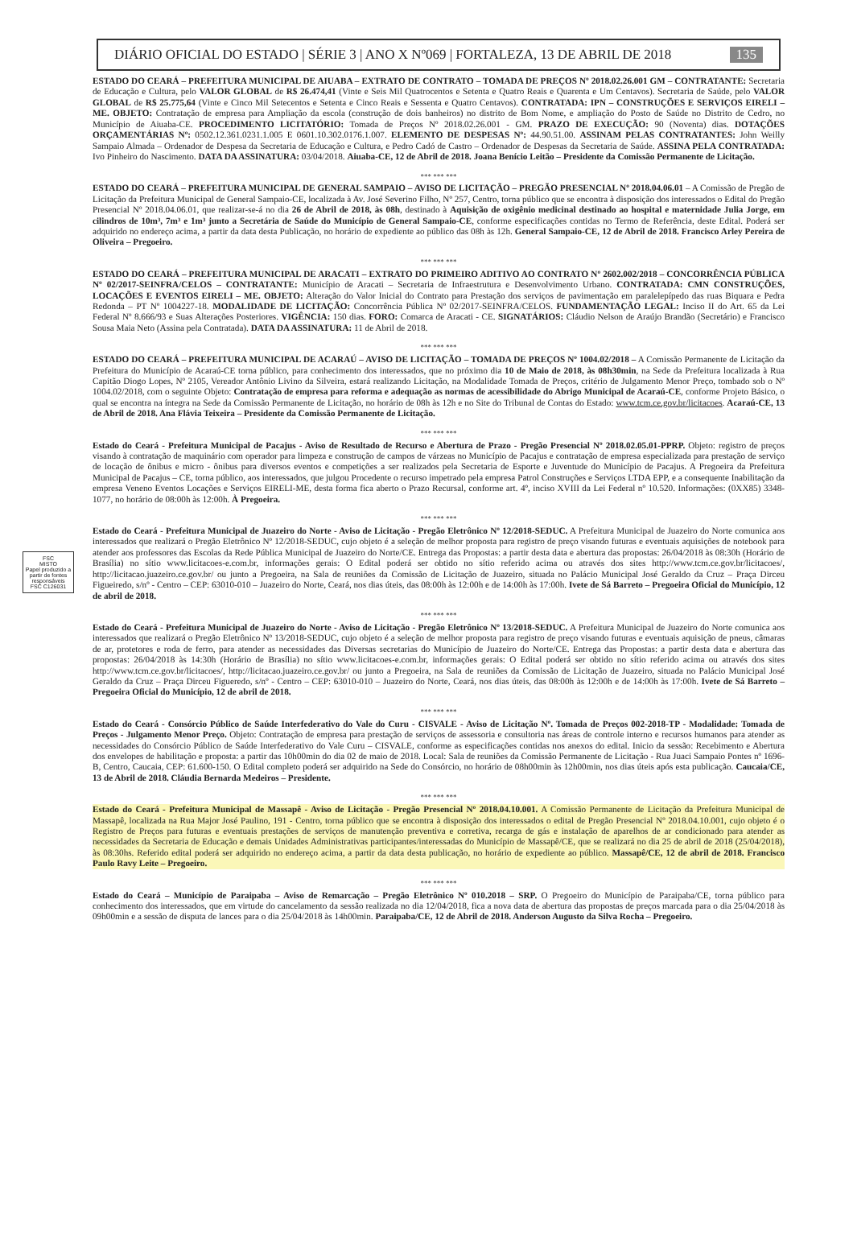DIÁRIO OFICIAL DO ESTADO | SÉRIE 3 | ANO X Nº069 | FORTALEZA, 13 DE ABRIL DE 2018 135
FSC
MISTO
Papel produzido a partir de fontes responsáveis
FSC C126031
ESTADO DO CEARÁ – PREFEITURA MUNICIPAL DE AIUABA – EXTRATO DE CONTRATO – TOMADA DE PREÇOS Nº 2018.02.26.001 GM – CONTRATANTE: Secretaria de Educação e Cultura, pelo VALOR GLOBAL de R$ 26.474,41 (Vinte e Seis Mil Quatrocentos e Setenta e Quatro Reais e Quarenta e Um Centavos). Secretaria de Saúde, pelo VALOR GLOBAL de R$ 25.775,64 (Vinte e Cinco Mil Setecentos e Setenta e Cinco Reais e Sessenta e Quatro Centavos). CONTRATADA: IPN – CONSTRUÇÕES E SERVIÇOS EIRELI – ME. OBJETO: Contratação de empresa para Ampliação da escola (construção de dois banheiros) no distrito de Bom Nome, e ampliação do Posto de Saúde no Distrito de Cedro, no Município de Aiuaba-CE. PROCEDIMENTO LICITATÓRIO: Tomada de Preços Nº 2018.02.26.001 - GM. PRAZO DE EXECUÇÃO: 90 (Noventa) dias. DOTAÇÕES ORÇAMENTÁRIAS Nº: 0502.12.361.0231.1.005 E 0601.10.302.0176.1.007. ELEMENTO DE DESPESAS Nº: 44.90.51.00. ASSINAM PELAS CONTRATANTES: John Weilly Sampaio Almada – Ordenador de Despesa da Secretaria de Educação e Cultura, e Pedro Cadó de Castro – Ordenador de Despesas da Secretaria de Saúde. ASSINA PELA CONTRATADA: Ivo Pinheiro do Nascimento. DATA DA ASSINATURA: 03/04/2018. Aiuaba-CE, 12 de Abril de 2018. Joana Benício Leitão – Presidente da Comissão Permanente de Licitação.
*** *** ***
ESTADO DO CEARÁ – PREFEITURA MUNICIPAL DE GENERAL SAMPAIO – AVISO DE LICITAÇÃO – PREGÃO PRESENCIAL Nº 2018.04.06.01 – A Comissão de Pregão de Licitação da Prefeitura Municipal de General Sampaio-CE, localizada à Av. José Severino Filho, Nº 257, Centro, torna público que se encontra à disposição dos interessados o Edital do Pregão Presencial Nº 2018.04.06.01, que realizar-se-á no dia 26 de Abril de 2018, às 08h, destinado à Aquisição de oxigênio medicinal destinado ao hospital e maternidade Julia Jorge, em cilindros de 10m³, 7m³ e 1m³ junto a Secretária de Saúde do Município de General Sampaio-CE, conforme especificações contidas no Termo de Referência, deste Edital. Poderá ser adquirido no endereço acima, a partir da data desta Publicação, no horário de expediente ao público das 08h às 12h. General Sampaio-CE, 12 de Abril de 2018. Francisco Arley Pereira de Oliveira – Pregoeiro.
*** *** ***
ESTADO DO CEARÁ – PREFEITURA MUNICIPAL DE ARACATI – EXTRATO DO PRIMEIRO ADITIVO AO CONTRATO Nº 2602.002/2018 – CONCORRÊNCIA PÚBLICA Nº 02/2017-SEINFRA/CELOS – CONTRATANTE: Município de Aracati – Secretaria de Infraestrutura e Desenvolvimento Urbano. CONTRATADA: CMN CONSTRUÇÕES, LOCAÇÕES E EVENTOS EIRELI – ME. OBJETO: Alteração do Valor Inicial do Contrato para Prestação dos serviços de pavimentação em paralelepípedo das ruas Biquara e Pedra Redonda – PT Nº 1004227-18. MODALIDADE DE LICITAÇÃO: Concorrência Pública Nº 02/2017-SEINFRA/CELOS. FUNDAMENTAÇÃO LEGAL: Inciso II do Art. 65 da Lei Federal Nº 8.666/93 e Suas Alterações Posteriores. VIGÊNCIA: 150 dias. FORO: Comarca de Aracati - CE. SIGNATÁRIOS: Cláudio Nelson de Araújo Brandão (Secretário) e Francisco Sousa Maia Neto (Assina pela Contratada). DATA DA ASSINATURA: 11 de Abril de 2018.
*** *** ***
ESTADO DO CEARÁ – PREFEITURA MUNICIPAL DE ACARAÚ – AVISO DE LICITAÇÃO – TOMADA DE PREÇOS Nº 1004.02/2018 – A Comissão Permanente de Licitação da Prefeitura do Município de Acaraú-CE torna público, para conhecimento dos interessados, que no próximo dia 10 de Maio de 2018, às 08h30min, na Sede da Prefeitura localizada à Rua Capitão Diogo Lopes, Nº 2105, Vereador Antônio Livino da Silveira, estará realizando Licitação, na Modalidade Tomada de Preços, critério de Julgamento Menor Preço, tombado sob o Nº 1004.02/2018, com o seguinte Objeto: Contratação de empresa para reforma e adequação as normas de acessibilidade do Abrigo Municipal de Acaraú-CE, conforme Projeto Básico, o qual se encontra na íntegra na Sede da Comissão Permanente de Licitação, no horário de 08h às 12h e no Site do Tribunal de Contas do Estado: www.tcm.ce.gov.br/licitacoes. Acaraú-CE, 13 de Abril de 2018. Ana Flávia Teixeira – Presidente da Comissão Permanente de Licitação.
*** *** ***
Estado do Ceará - Prefeitura Municipal de Pacajus - Aviso de Resultado de Recurso e Abertura de Prazo - Pregão Presencial Nº 2018.02.05.01-PPRP. Objeto: registro de preços visando à contratação de maquinário com operador para limpeza e construção de campos de várzeas no Município de Pacajus e contratação de empresa especializada para prestação de serviço de locação de ônibus e micro - ônibus para diversos eventos e competições a ser realizados pela Secretaria de Esporte e Juventude do Município de Pacajus. A Pregoeira da Prefeitura Municipal de Pacajus – CE, torna público, aos interessados, que julgou Procedente o recurso impetrado pela empresa Patrol Construções e Serviços LTDA EPP, e a consequente Inabilitação da empresa Veneno Eventos Locações e Serviços EIRELI-ME, desta forma fica aberto o Prazo Recursal, conforme art. 4º, inciso XVIII da Lei Federal nº 10.520. Informações: (0XX85) 3348-1077, no horário de 08:00h às 12:00h. À Pregoeira.
*** *** ***
Estado do Ceará - Prefeitura Municipal de Juazeiro do Norte - Aviso de Licitação - Pregão Eletrônico Nº 12/2018-SEDUC. A Prefeitura Municipal de Juazeiro do Norte comunica aos interessados que realizará o Pregão Eletrônico Nº 12/2018-SEDUC, cujo objeto é a seleção de melhor proposta para registro de preço visando futuras e eventuais aquisições de notebook para atender aos professores das Escolas da Rede Pública Municipal de Juazeiro do Norte/CE. Entrega das Propostas: a partir desta data e abertura das propostas: 26/04/2018 às 08:30h (Horário de Brasília) no sítio www.licitacoes-e.com.br, informações gerais: O Edital poderá ser obtido no sítio referido acima ou através dos sites http://www.tcm.ce.gov.br/licitacoes/, http://licitacao.juazeiro.ce.gov.br/ ou junto a Pregoeira, na Sala de reuniões da Comissão de Licitação de Juazeiro, situada no Palácio Municipal José Geraldo da Cruz – Praça Dirceu Figueiredo, s/nº - Centro – CEP: 63010-010 – Juazeiro do Norte, Ceará, nos dias úteis, das 08:00h às 12:00h e de 14:00h às 17:00h. Ivete de Sá Barreto – Pregoeira Oficial do Município, 12 de abril de 2018.
*** *** ***
Estado do Ceará - Prefeitura Municipal de Juazeiro do Norte - Aviso de Licitação - Pregão Eletrônico Nº 13/2018-SEDUC. A Prefeitura Municipal de Juazeiro do Norte comunica aos interessados que realizará o Pregão Eletrônico Nº 13/2018-SEDUC, cujo objeto é a seleção de melhor proposta para registro de preço visando futuras e eventuais aquisição de pneus, câmaras de ar, protetores e roda de ferro, para atender as necessidades das Diversas secretarias do Município de Juazeiro do Norte/CE. Entrega das Propostas: a partir desta data e abertura das propostas: 26/04/2018 às 14:30h (Horário de Brasília) no sítio www.licitacoes-e.com.br, informações gerais: O Edital poderá ser obtido no sítio referido acima ou através dos sites http://www.tcm.ce.gov.br/licitacoes/, http://licitacao.juazeiro.ce.gov.br/ ou junto a Pregoeira, na Sala de reuniões da Comissão de Licitação de Juazeiro, situada no Palácio Municipal José Geraldo da Cruz – Praça Dirceu Figueredo, s/nº - Centro – CEP: 63010-010 – Juazeiro do Norte, Ceará, nos dias úteis, das 08:00h às 12:00h e de 14:00h às 17:00h. Ivete de Sá Barreto – Pregoeira Oficial do Município, 12 de abril de 2018.
*** *** ***
Estado do Ceará - Consórcio Público de Saúde Interfederativo do Vale do Curu - CISVALE - Aviso de Licitação Nº. Tomada de Preços 002-2018-TP - Modalidade: Tomada de Preços - Julgamento Menor Preço. Objeto: Contratação de empresa para prestação de serviços de assessoria e consultoria nas áreas de controle interno e recursos humanos para atender as necessidades do Consórcio Público de Saúde Interfederativo do Vale Curu – CISVALE, conforme as especificações contidas nos anexos do edital. Inicio da sessão: Recebimento e Abertura dos envelopes de habilitação e proposta: a partir das 10h00min do dia 02 de maio de 2018. Local: Sala de reuniões da Comissão Permanente de Licitação - Rua Juaci Sampaio Pontes nº 1696-B, Centro, Caucaia, CEP: 61.600-150. O Edital completo poderá ser adquirido na Sede do Consórcio, no horário de 08h00min às 12h00min, nos dias úteis após esta publicação. Caucaia/CE, 13 de Abril de 2018. Cláudia Bernarda Medeiros – Presidente.
*** *** ***
Estado do Ceará - Prefeitura Municipal de Massapê - Aviso de Licitação - Pregão Presencial Nº 2018.04.10.001. A Comissão Permanente de Licitação da Prefeitura Municipal de Massapê, localizada na Rua Major José Paulino, 191 - Centro, torna público que se encontra à disposição dos interessados o edital de Pregão Presencial Nº 2018.04.10.001, cujo objeto é o Registro de Preços para futuras e eventuais prestações de serviços de manutenção preventiva e corretiva, recarga de gás e instalação de aparelhos de ar condicionado para atender as necessidades da Secretaria de Educação e demais Unidades Administrativas participantes/interessadas do Município de Massapê/CE, que se realizará no dia 25 de abril de 2018 (25/04/2018), às 08:30hs. Referido edital poderá ser adquirido no endereço acima, a partir da data desta publicação, no horário de expediente ao público. Massapê/CE, 12 de abril de 2018. Francisco Paulo Ravy Leite – Pregoeiro.
*** *** ***
Estado do Ceará – Município de Paraipaba – Aviso de Remarcação – Pregão Eletrônico Nº 010.2018 – SRP. O Pregoeiro do Município de Paraipaba/CE, torna público para conhecimento dos interessados, que em virtude do cancelamento da sessão realizada no dia 12/04/2018, fica a nova data de abertura das propostas de preços marcada para o dia 25/04/2018 às 09h00min e a sessão de disputa de lances para o dia 25/04/2018 às 14h00min. Paraipaba/CE, 12 de Abril de 2018. Anderson Augusto da Silva Rocha – Pregoeiro.